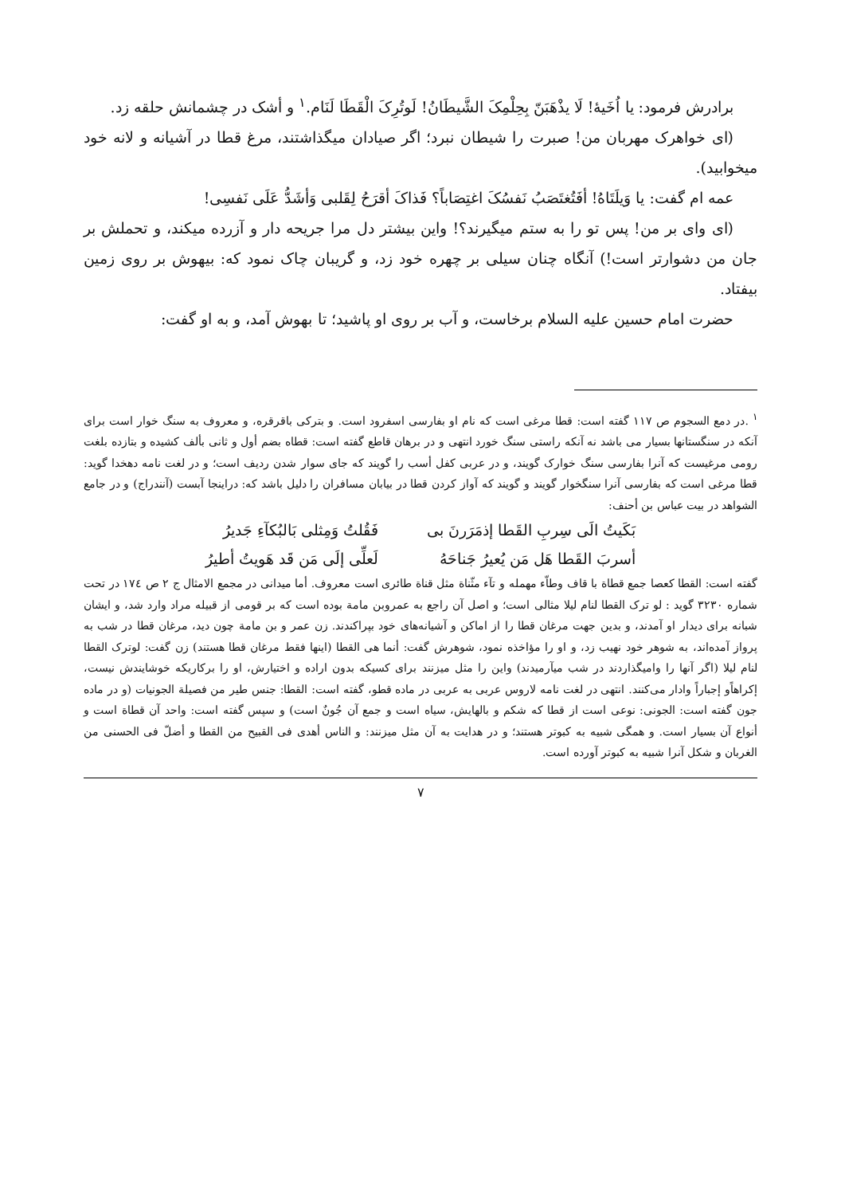برادرش فرمود: یا اُخَیهٔ! لَا یذْهَبَنّ بِحِلْمِکَ الشَّیطَانُ! لَوتُرِکَ الْقَطَا لَنَام.<sup>۱</sup> و أشک در چشمانش حلقه زد.
(ای خواهرک مهربان من! صبرت را شیطان نبرد؛ اگر صیادان میگذاشتند، مرغ قطا در آشیانه و لانه خود میخوابید).
عمه ام گفت: یا وَیلَتَاهُ! أفَتُغتَصَبُ نَفسُکَ اغتِصَاباً؟ فَذاکَ أقرَحُ لِقَلبی وَأشَدُّ عَلَی نَفسِی!
(ای وای بر من! پس تو را به ستم میگیرند؟! واین بیشتر دل مرا جریحه دار و آزرده میکند، و تحملش بر جان من دشوارتر است!) آنگاه چنان سیلی بر چهره خود زد، و گریبان چاک نمود که: بیهوش بر روی زمین بیفتاد.
حضرت امام حسین علیه السلام برخاست، و آب بر روی او پاشید؛ تا بهوش آمد، و به او گفت:
<sup>۱</sup> .در دمع السجوم ص ۱۱۷ گفته است: قطا مرغی است که نام او بفارسی اسفرود است. و بترکی باقرقره، و معروف به سنگ خوار است برای آنکه در سنگستانها بسیار می باشد نه آنکه راستی سنگ خورد انتهی و در برهان قاطع گفته است: قطاه بضم أول و ثانی بألف کشیده و بتازده بلغت رومی مرغیست که آنرا بفارسی سنگ خوارک گویند، و در عربی کفل أسب را گویند که جای سوار شدن ردیف است؛ و در لغت نامه دهخدا گوید: قطا مرغی است که بفارسی آنرا سنگخوار گویند و گویند که آواز کردن قطا در بیابان مسافران را دلیل باشد که: دراینجا آبست (آنندراج) و در جامع الشواهد در بیت عباس بن أحنف:
بَکَیتُ الَی سِربِ القَطا إذمَرَرنَ بی
فَقُلتُ وَمِثلی بَالبُکآءِ جَدیرُ
أسربَ القَطا هَل مَن یُعیرُ جَناحَهُ
لَعلِّی إلَی مَن قَد هَویتُ أطیرُ
گفته است: القطا کعصا جمع قطاة با قاف وطاّء مهمله و تآء مثّناة مثل قناة طائری است معروف. أما میدانی در مجمع الامثال ج ۲ ص ۱۷٤ در تحت شماره ۳۲۳۰ گوید : لو ترک القطا لنام لیلا مثالی است؛ و اصل آن راجع به عمروبن مامة بوده است که بر قومی از قبیله مراد وارد شد، و ایشان شبانه برای دیدار او آمدند، و بدین جهت مرغان قطا را از اماکن و آشیانه‌های خود بپراکندند. زن عمر و بن مامة چون دید، مرغان قطا در شب به پرواز آمده‌اند، به شوهر خود نهیب زد، و او را مؤاخذه نمود، شوهرش گفت: أنما هی القطا (اینها فقط مرغان قطا هستند) زن گفت: لوترک القطا لنام لیلا (اگر آنها را وامیگذاردند در شب میآرمیدند) واین را مثل میزنند برای کسیکه بدون اراده و اختیارش، او را برکاریکه خوشایندش نیست، إکراهاًو إجباراً وادار می‌کنند. انتهی در لغت نامه لاروس عربی به عربی در ماده قطو، گفته است: القطا: جنس طیر من فصیلة الجونیات (و در ماده جون گفته است: الجونی: نوعی است از قطا که شکم و بالهایش، سیاه است و جمع آن جُونٌ است) و سپس گفته است: واحد آن قطاة است و أنواع آن بسیار است. و همگی شبیه به کبوتر هستند؛ و در هدایت به آن مثل میزنند: و الناس أهدی فی القبیح من القطا و أضلّ فی الحسنی من الغربان و شکل آنرا شبیه به کبوتر آورده است.
۷